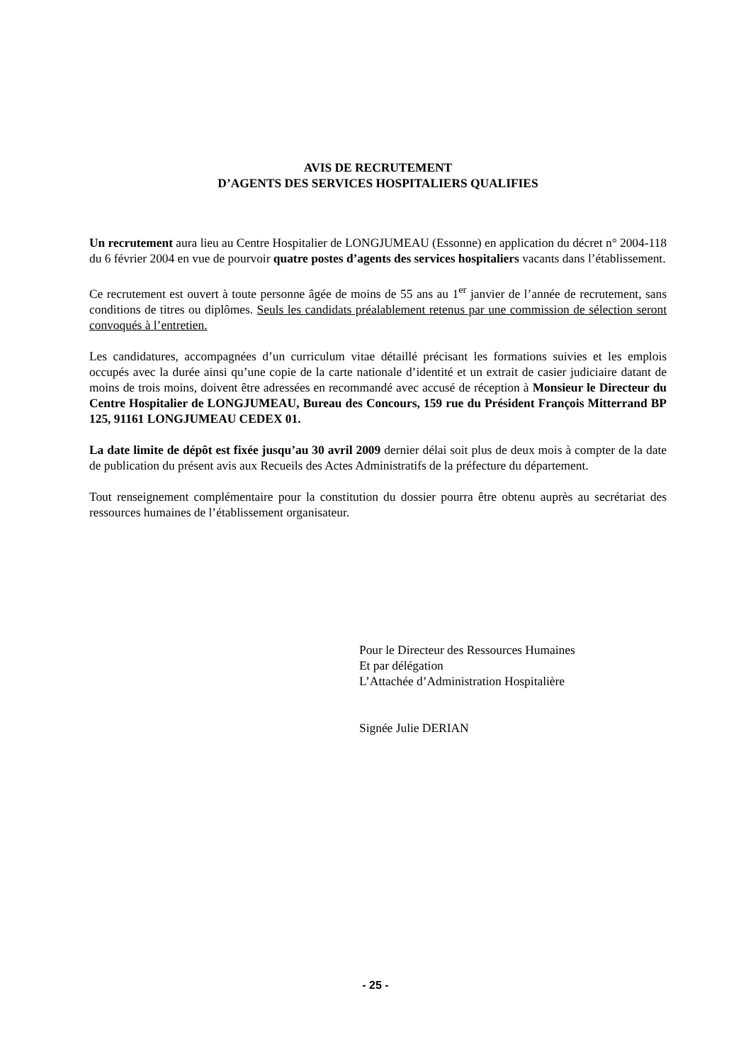AVIS DE RECRUTEMENT
D’AGENTS DES SERVICES HOSPITALIERS QUALIFIES
Un recrutement aura lieu au Centre Hospitalier de LONGJUMEAU (Essonne) en application du décret n° 2004-118 du 6 février 2004 en vue de pourvoir quatre postes d’agents des services hospitaliers vacants dans l’établissement.
Ce recrutement est ouvert à toute personne âgée de moins de 55 ans au 1<sup>er</sup> janvier de l’année de recrutement, sans conditions de titres ou diplômes. Seuls les candidats préalablement retenus par une commission de sélection seront convoqués à l’entretien.
Les candidatures, accompagnées d’un curriculum vitae détaillé précisant les formations suivies et les emplois occupés avec la durée ainsi qu’une copie de la carte nationale d’identité et un extrait de casier judiciaire datant de moins de trois moins, doivent être adressées en recommandé avec accusé de réception à Monsieur le Directeur du Centre Hospitalier de LONGJUMEAU, Bureau des Concours, 159 rue du Président François Mitterrand BP 125, 91161 LONGJUMEAU CEDEX 01.
La date limite de dépôt est fixée jusqu’au 30 avril 2009 dernier délai soit plus de deux mois à compter de la date de publication du présent avis aux Recueils des Actes Administratifs de la préfecture du département.
Tout renseignement complémentaire pour la constitution du dossier pourra être obtenu auprès au secrétariat des ressources humaines de l’établissement organisateur.
Pour le Directeur des Ressources Humaines
Et par délégation
L’Attachée d’Administration Hospitalière
Signée Julie DERIAN
- 25 -